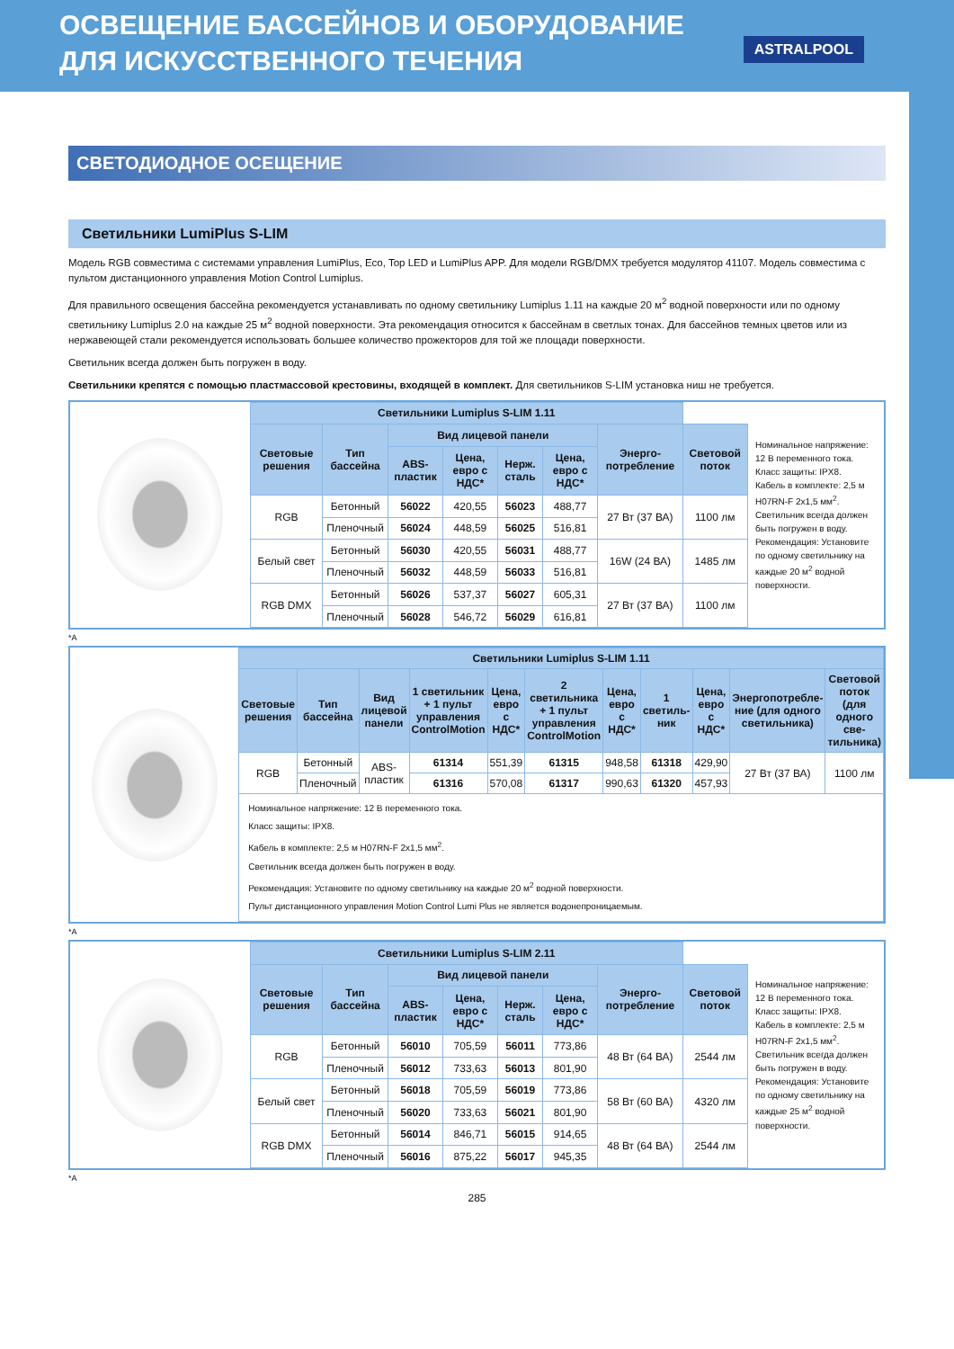ОСВЕЩЕНИЕ БАССЕЙНОВ И ОБОРУДОВАНИЕ
ДЛЯ ИСКУССТВЕННОГО ТЕЧЕНИЯ
ASTRALPOOL
СВЕТОДИОДНОЕ ОСЕЩЕНИЕ
Светильники LumiPlus S-LIM
Модель RGB совместима с системами управления LumiPlus, Eco, Top LED и LumiPlus APP. Для модели RGB/DMX требуется модулятор 41107. Модель совместима с пультом дистанционного управления Motion Control Lumiplus.
Для правильного освещения бассейна рекомендуется устанавливать по одному светильнику Lumiplus 1.11 на каждые 20 м<sup>2</sup> водной поверхности или по одному светильнику Lumiplus 2.0 на каждые 25 м<sup>2</sup> водной поверхности. Эта рекомендация относится к бассейнам в светлых тонах. Для бассейнов темных цветов или из нержавеющей стали рекомендуется использовать большее количество прожекторов для той же площади поверхности.
Светильник всегда должен быть погружен в воду.
Светильники крепятся с помощью пластмассовой крестовины, входящей в комплект. Для светильников S-LIM установка ниш не требуется.
| Светильники Lumiplus S-LIM 1.11 | | | | | | | |
| --- | --- | --- | --- | --- | --- | --- | --- |
| Световые решения | Тип бассейна | Вид лицевой панели | | | | Энерго-потребление | Световой поток |
| | | ABS-пластик | Цена, евро с НДС* | Нерж. сталь | Цена, евро с НДС* | | |
| RGB | Бетонный | 56022 | 420,55 | 56023 | 488,77 | 27 Вт (37 ВА) | 1100 лм |
| | Пленочный | 56024 | 448,59 | 56025 | 516,81 | | |
| Белый свет | Бетонный | 56030 | 420,55 | 56031 | 488,77 | 16W (24 ВА) | 1485 лм |
| | Пленочный | 56032 | 448,59 | 56033 | 516,81 | | |
| RGB DMX | Бетонный | 56026 | 537,37 | 56027 | 605,31 | 27 Вт (37 ВА) | 1100 лм |
| | Пленочный | 56028 | 546,72 | 56029 | 616,81 | | |
Номинальное напряжение: 12 В переменного тока.
Класс защиты: IPX8.
Кабель в комплекте: 2,5 м H07RN-F 2x1,5 мм<sup>2</sup>.
Светильник всегда должен быть погружен в воду.
Рекомендация: Установите по одному светильнику на каждые 20 м<sup>2</sup> водной поверхности.
*A
| Светильники Lumiplus S-LIM 1.11 | | | | | | | | | | |
| --- | --- | --- | --- | --- | --- | --- | --- | --- | --- | --- |
| Световые решения | Тип бассейна | Вид лицевой панели | 1 светильник + 1 пульт управления ControlMotion | Цена, евро с НДС* | 2 светильника + 1 пульт управления ControlMotion | Цена, евро с НДС* | 1 светиль-ник | Цена, евро с НДС* | Энергопотребле-ние (для одного светильника) | Световой поток (для одного све-тильника) |
| RGB | Бетонный | ABS-пластик | 61314 | 551,39 | 61315 | 948,58 | 61318 | 429,90 | 27 Вт (37 ВА) | 1100 лм |
| | Пленочный | | 61316 | 570,08 | 61317 | 990,63 | 61320 | 457,93 | | |
| Номинальное напряжение: 12 В переменного тока. Класс защиты: IPX8. Кабель в комплекте: 2,5 м H07RN-F 2x1,5 мм<sup>2</sup>. Светильник всегда должен быть погружен в воду. Рекомендация: Установите по одному светильнику на каждые 20 м<sup>2</sup> водной поверхности. Пульт дистанционного управления Motion Control Lumi Plus не является водонепроницаемым. | | | | | | | | | | |
*A
| Светильники Lumiplus S-LIM 2.11 | | | | | | | |
| --- | --- | --- | --- | --- | --- | --- | --- |
| Световые решения | Тип бассейна | Вид лицевой панели | | | | Энерго-потребление | Световой поток |
| | | ABS-пластик | Цена, евро с НДС* | Нерж. сталь | Цена, евро с НДС* | | |
| RGB | Бетонный | 56010 | 705,59 | 56011 | 773,86 | 48 Вт (64 ВА) | 2544 лм |
| | Пленочный | 56012 | 733,63 | 56013 | 801,90 | | |
| Белый свет | Бетонный | 56018 | 705,59 | 56019 | 773,86 | 58 Вт (60 ВА) | 4320 лм |
| | Пленочный | 56020 | 733,63 | 56021 | 801,90 | | |
| RGB DMX | Бетонный | 56014 | 846,71 | 56015 | 914,65 | 48 Вт (64 ВА) | 2544 лм |
| | Пленочный | 56016 | 875,22 | 56017 | 945,35 | | |
Номинальное напряжение: 12 В переменного тока.
Класс защиты: IPX8.
Кабель в комплекте: 2,5 м H07RN-F 2x1,5 мм<sup>2</sup>.
Светильник всегда должен быть погружен в воду.
Рекомендация: Установите по одному светильнику на каждые 25 м<sup>2</sup> водной поверхности.
*A
285